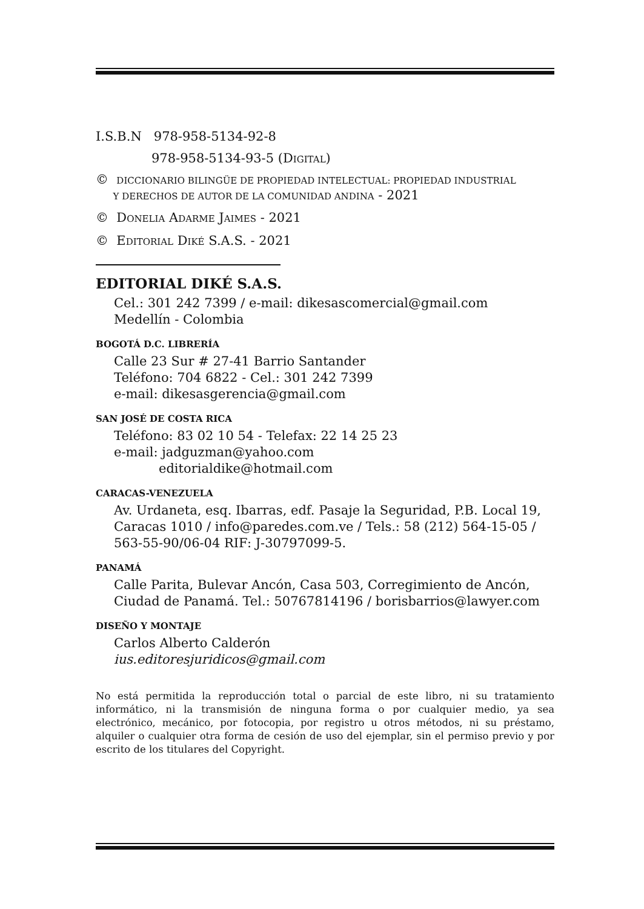I.S.B.N 978-958-5134-92-8
978-958-5134-93-5 (DIGITAL)
© DICCIONARIO BILINGÜE DE PROPIEDAD INTELECTUAL: PROPIEDAD INDUSTRIAL
Y DERECHOS DE AUTOR DE LA COMUNIDAD ANDINA - 2021
© DONELIA ADARME JAIMES - 2021
© EDITORIAL DIKÉ S.A.S. - 2021
EDITORIAL DIKÉ S.A.S.
Cel.: 301 242 7399 / e-mail: dikesascomercial@gmail.com
Medellín - Colombia
BOGOTÁ D.C. LIBRERÍA
Calle 23 Sur # 27-41 Barrio Santander
Teléfono: 704 6822 - Cel.: 301 242 7399
e-mail: dikesasgerencia@gmail.com
SAN JOSÉ DE COSTA RICA
Teléfono: 83 02 10 54 - Telefax: 22 14 25 23
e-mail: jadguzman@yahoo.com
editorialdike@hotmail.com
CARACAS-VENEZUELA
Av. Urdaneta, esq. Ibarras, edf. Pasaje la Seguridad, P.B. Local 19, Caracas 1010 / info@paredes.com.ve / Tels.: 58 (212) 564-15-05 / 563-55-90/06-04 RIF: J-30797099-5.
PANAMÁ
Calle Parita, Bulevar Ancón, Casa 503, Corregimiento de Ancón, Ciudad de Panamá. Tel.: 50767814196 / borisbarrios@lawyer.com
DISEÑO Y MONTAJE
Carlos Alberto Calderón
ius.editoresjuridicos@gmail.com
No está permitida la reproducción total o parcial de este libro, ni su tratamiento informático, ni la transmisión de ninguna forma o por cualquier medio, ya sea electrónico, mecánico, por fotocopia, por registro u otros métodos, ni su préstamo, alquiler o cualquier otra forma de cesión de uso del ejemplar, sin el permiso previo y por escrito de los titulares del Copyright.